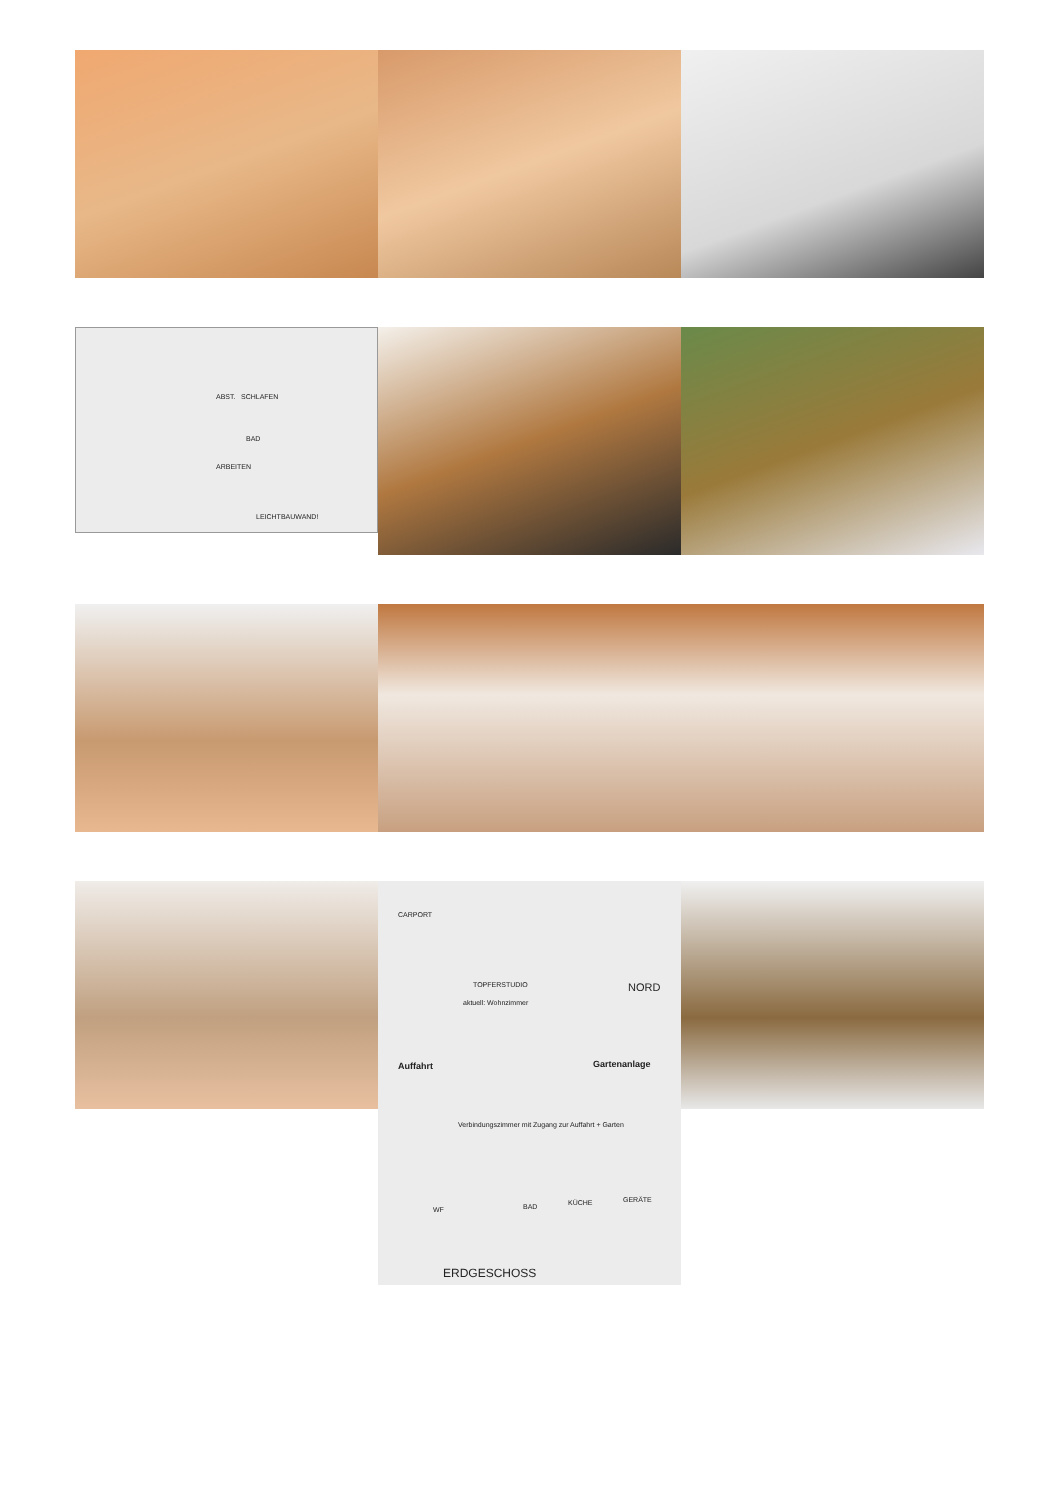ABST. SCHLAFEN
BAD
ARBEITEN
LEICHTBAUWAND!
CARPORT
NORD TOPFERSTUDIO
aktuell: Wohnzimmer
Auffahrt Gartenanlage
Verbindungszimmer mit Zugang zur Auffahrt + Garten
WF BAD KÜCHE GERÄTE
ERDGESCHOSS